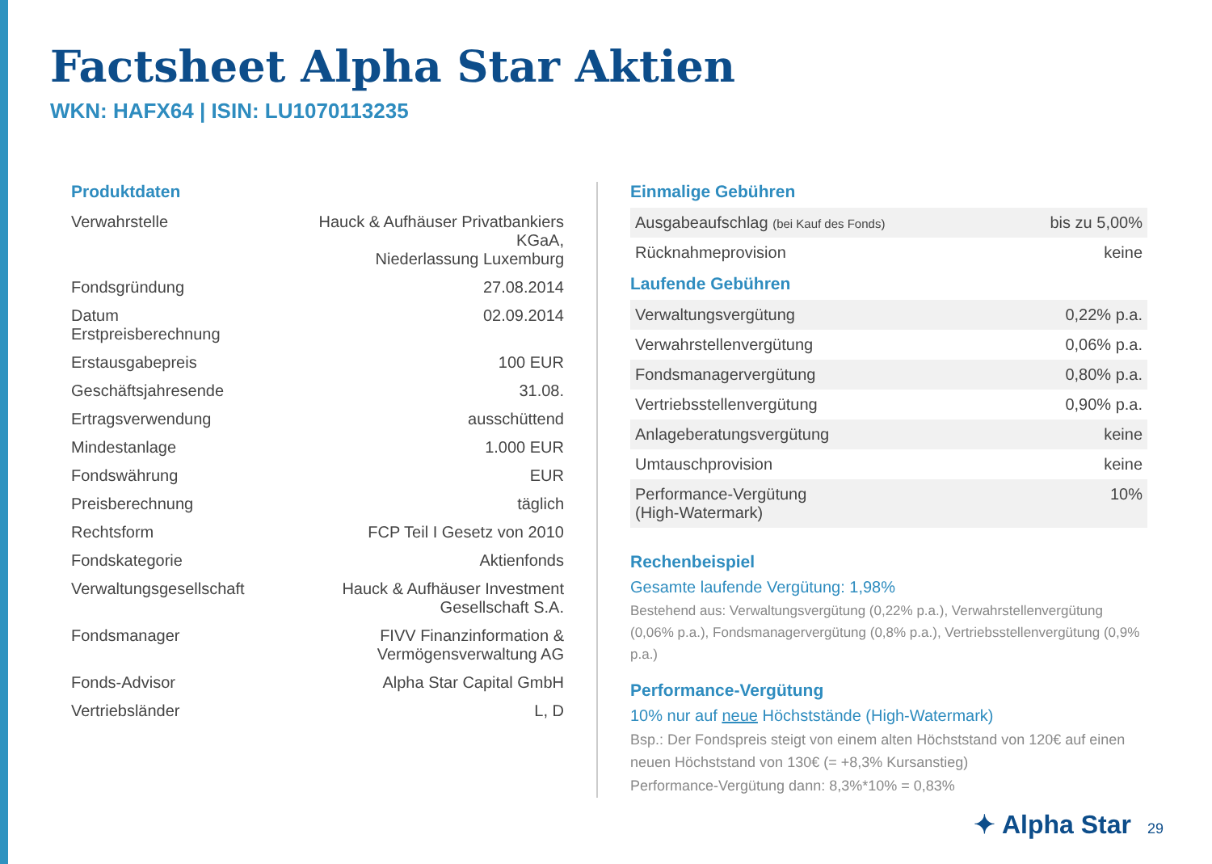Factsheet Alpha Star Aktien
WKN: HAFX64 | ISIN: LU1070113235
Produktdaten
| Verwahrstelle | Hauck & Aufhäuser Privatbankiers KGaA, Niederlassung Luxemburg |
| Fondsgründung | 27.08.2014 |
| Datum Erstpreisberechnung | 02.09.2014 |
| Erstausgabepreis | 100 EUR |
| Geschäftsjahresende | 31.08. |
| Ertragsverwendung | ausschüttend |
| Mindestanlage | 1.000 EUR |
| Fondswährung | EUR |
| Preisberechnung | täglich |
| Rechtsform | FCP Teil I Gesetz von 2010 |
| Fondskategorie | Aktienfonds |
| Verwaltungsgesellschaft | Hauck & Aufhäuser Investment Gesellschaft S.A. |
| Fondsmanager | FIVV Finanzinformation & Vermögensverwaltung AG |
| Fonds-Advisor | Alpha Star Capital GmbH |
| Vertriebsländer | L, D |
Einmalige Gebühren
| Ausgabeaufschlag (bei Kauf des Fonds) | bis zu 5,00% |
| Rücknahmeprovision | keine |
Laufende Gebühren
| Verwaltungsvergütung | 0,22% p.a. |
| Verwahrstellenvergütung | 0,06% p.a. |
| Fondsmanagervergütung | 0,80% p.a. |
| Vertriebsstellenvergütung | 0,90% p.a. |
| Anlageberatungsvergütung | keine |
| Umtauschprovision | keine |
| Performance-Vergütung (High-Watermark) | 10% |
Rechenbeispiel
Gesamte laufende Vergütung: 1,98%
Bestehend aus: Verwaltungsvergütung (0,22% p.a.), Verwahrstellenvergütung (0,06% p.a.), Fondsmanagervergütung (0,8% p.a.), Vertriebsstellenvergütung (0,9% p.a.)
Performance-Vergütung
10% nur auf neue Höchststände (High-Watermark)
Bsp.: Der Fondspreis steigt von einem alten Höchststand von 120€ auf einen neuen Höchststand von 130€ (= +8,3% Kursanstieg)
Performance-Vergütung dann: 8,3%*10% = 0,83%
✦ Alpha Star 29